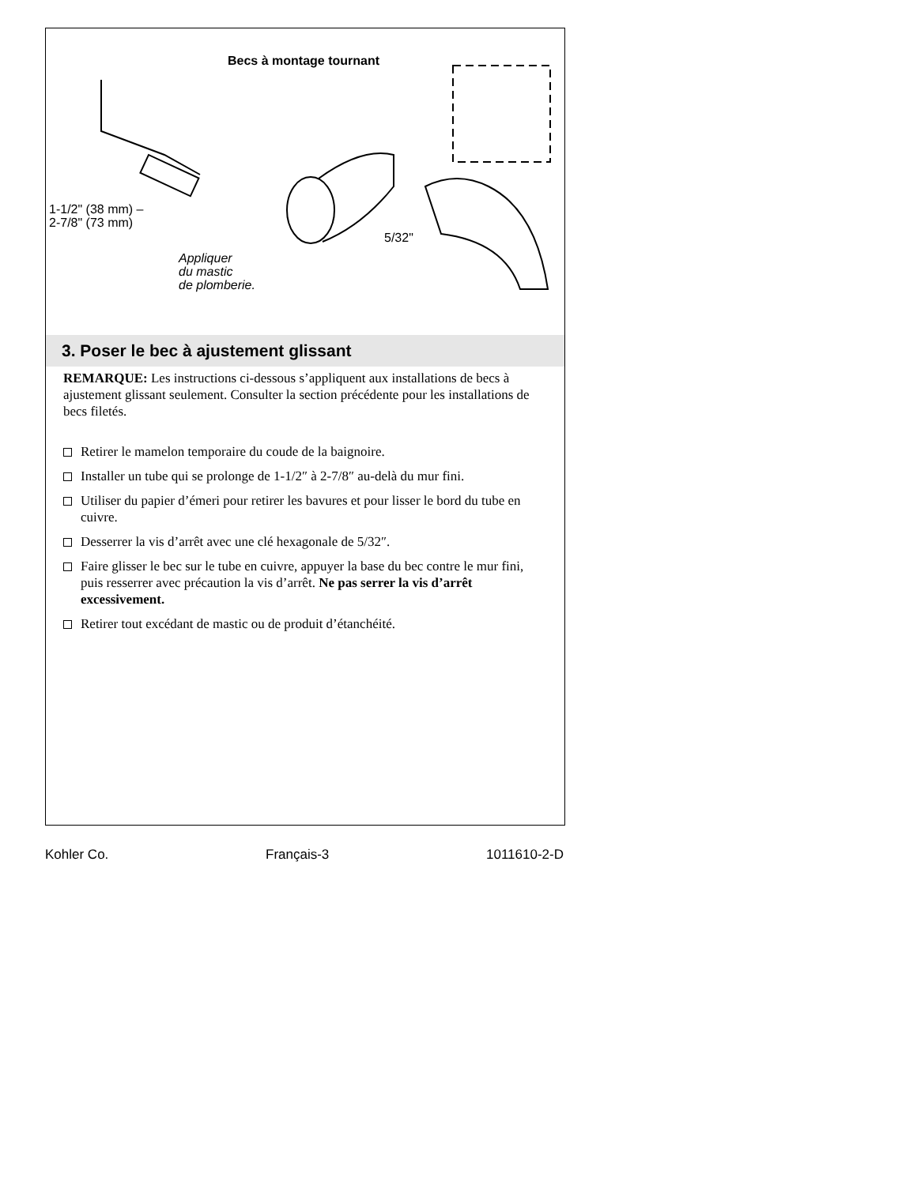Becs à montage tournant
1-1/2" (38 mm) –
2-7/8" (73 mm)
5/32"
Appliquer
du mastic
de plomberie.
3. Poser le bec à ajustement glissant
REMARQUE: Les instructions ci-dessous s’appliquent aux installations de becs à ajustement glissant seulement. Consulter la section précédente pour les installations de becs filetés.
Retirer le mamelon temporaire du coude de la baignoire.
Installer un tube qui se prolonge de 1-1/2″ à 2-7/8″ au-delà du mur fini.
Utiliser du papier d’émeri pour retirer les bavures et pour lisser le bord du tube en cuivre.
Desserrer la vis d’arrêt avec une clé hexagonale de 5/32″.
Faire glisser le bec sur le tube en cuivre, appuyer la base du bec contre le mur fini, puis resserrer avec précaution la vis d’arrêt. Ne pas serrer la vis d’arrêt excessivement.
Retirer tout excédant de mastic ou de produit d’étanchéité.
Kohler Co. Français-3 1011610-2-D